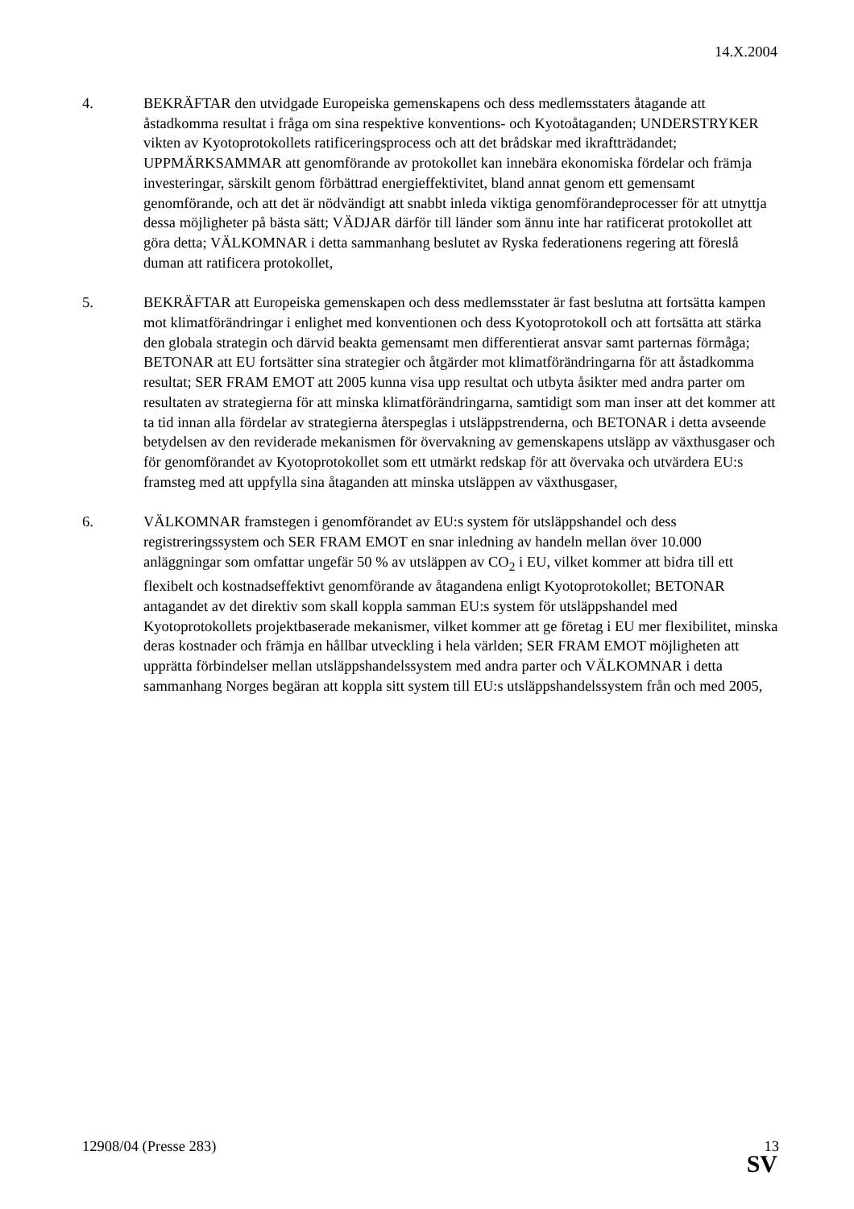14.X.2004
4. BEKRÄFTAR den utvidgade Europeiska gemenskapens och dess medlemsstaters åtagande att åstadkomma resultat i fråga om sina respektive konventions- och Kyotoåtaganden; UNDERSTRYKER vikten av Kyotoprotokollets ratificeringsprocess och att det brådskar med ikraftträdandet; UPPMÄRKSAMMAR att genomförande av protokollet kan innebära ekonomiska fördelar och främja investeringar, särskilt genom förbättrad energieffektivitet, bland annat genom ett gemensamt genomförande, och att det är nödvändigt att snabbt inleda viktiga genomförandeprocesser för att utnyttja dessa möjligheter på bästa sätt; VÄDJAR därför till länder som ännu inte har ratificerat protokollet att göra detta; VÄLKOMNAR i detta sammanhang beslutet av Ryska federationens regering att föreslå duman att ratificera protokollet,
5. BEKRÄFTAR att Europeiska gemenskapen och dess medlemsstater är fast beslutna att fortsätta kampen mot klimatförändringar i enlighet med konventionen och dess Kyotoprotokoll och att fortsätta att stärka den globala strategin och därvid beakta gemensamt men differentierat ansvar samt parternas förmåga; BETONAR att EU fortsätter sina strategier och åtgärder mot klimatförändringarna för att åstadkomma resultat; SER FRAM EMOT att 2005 kunna visa upp resultat och utbyta åsikter med andra parter om resultaten av strategierna för att minska klimatförändringarna, samtidigt som man inser att det kommer att ta tid innan alla fördelar av strategierna återspeglas i utsläppstrenderna, och BETONAR i detta avseende betydelsen av den reviderade mekanismen för övervakning av gemenskapens utsläpp av växthusgaser och för genomförandet av Kyotoprotokollet som ett utmärkt redskap för att övervaka och utvärdera EU:s framsteg med att uppfylla sina åtaganden att minska utsläppen av växthusgaser,
6. VÄLKOMNAR framstegen i genomförandet av EU:s system för utsläppshandel och dess registreringssystem och SER FRAM EMOT en snar inledning av handeln mellan över 10.000 anläggningar som omfattar ungefär 50 % av utsläppen av CO<sub>2</sub> i EU, vilket kommer att bidra till ett flexibelt och kostnadseffektivt genomförande av åtagandena enligt Kyotoprotokollet; BETONAR antagandet av det direktiv som skall koppla samman EU:s system för utsläppshandel med Kyotoprotokollets projektbaserade mekanismer, vilket kommer att ge företag i EU mer flexibilitet, minska deras kostnader och främja en hållbar utveckling i hela världen; SER FRAM EMOT möjligheten att upprätta förbindelser mellan utsläppshandelssystem med andra parter och VÄLKOMNAR i detta sammanhang Norges begäran att koppla sitt system till EU:s utsläppshandelssystem från och med 2005,
12908/04 (Presse 283) 13
SV